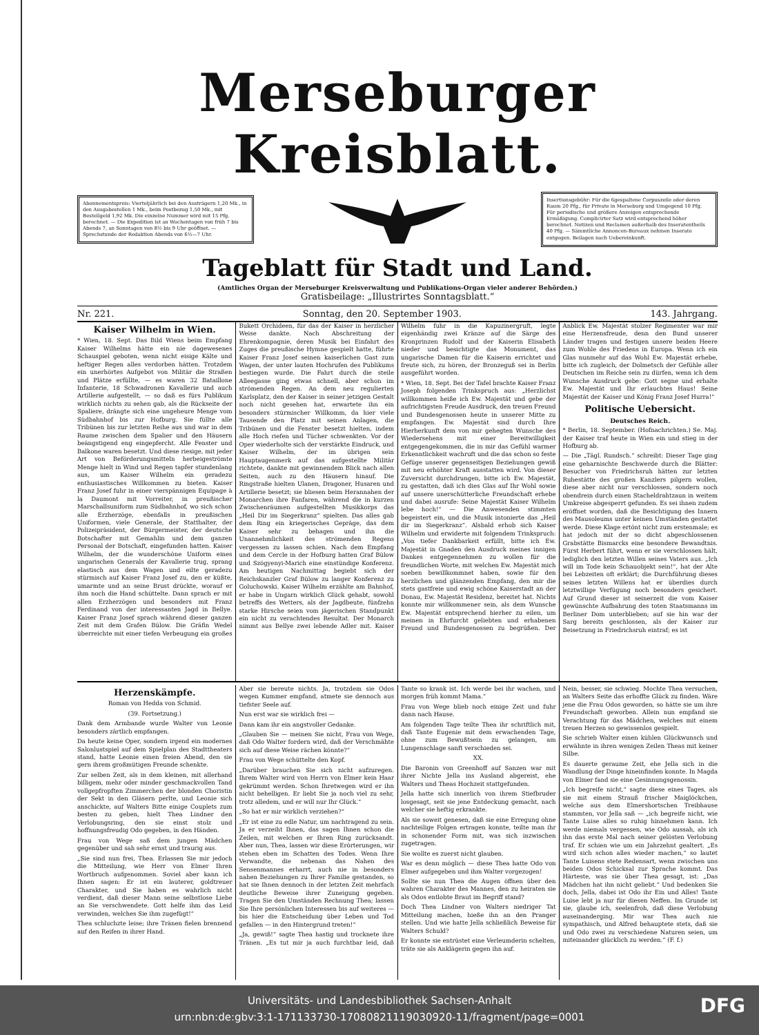Merseburger Kreisblatt.
Abonnementspreis: Vierteljährlich bei den Austrägern 1,20 Mk., in den Ausgabestellen 1 Mk., beim Postbezug 1,50 Mk., mit Bestellgeld 1,92 Mk. Die einzelne Nummer wird mit 15 Pfg. berechnet. — Die Expedition ist an Wochentagen von früh 7 bis Abends 7, an Sonntagen von 8½ bis 9 Uhr geöffnet. — Sprechstunde der Redaktion Abends von 6½—7 Uhr.
Insertionsgebühr: Für die 6gespaltene Corpuszeile oder deren Raum 20 Pfg., für Private in Merseburg und Umgegend 10 Pfg. Für periodische und größere Anzeigen entsprechende Ermäßigung. Complicirter Satz wird entsprechend höher berechnet. Notizen und Reclamen außerhalb des Inseratentheils 40 Pfg. — Sämmtliche Annoncen-Bureaux nehmen Inserate entgegen. Beilagen nach Uebereinkunft.
Tageblatt für Stadt und Land.
(Amtliches Organ der Merseburger Kreisverwaltung und Publikations-Organ vieler anderer Behörden.)
Gratisbeilage: „Illustrirtes Sonntagsblatt.“
Nr. 221. Sonntag, den 20. September 1903. 143. Jahrgang.
Kaiser Wilhelm in Wien.
* Wien, 18. Sept. Das Bild Wiens beim Empfang Kaiser Wilhelms hätte ein nie dagewesenes Schauspiel geboten, wenn nicht eisige Kälte und heftiger Regen alles verdorben hätten. Trotzdem ein unerhörtes Aufgebot von Militär die Straßen und Plätze erfüllte, — es waren 32 Bataillone Infanterie, 18 Schwadronen Kavallerie und auch Artillerie aufgestellt, — so daß es fürs Publikum wirklich nichts zu sehen gab, als die Rückseite der Spaliere, drängte sich eine ungeheure Menge vom Südbahnhof bis zur Hofburg. Sie füllte alle Tribünen bis zur letzten Reihe aus und war in dem Raume zwischen dem Spalier und den Häusern beängstigend eng eingepfercht. Alle Fenster und Balkone waren besetzt. Und diese riesige, mit jeder Art von Beförderungsmitteln herbeigeströmte Menge hielt in Wind und Regen tapfer stundenlang aus, um Kaiser Wilhelm ein geradezu enthusiastisches Willkommen zu bieten. Kaiser Franz Josef fuhr in einer vierspännigen Equipage à la Daumont mit Vorreiter, in preußischer Marschallsuniform zum Südbahnhof, wo sich schon alle Erzherzöge, ebenfalls in preußischen Uniformen, viele Generale, der Statthalter, der Polizeipräsident, der Bürgermeister, der deutsche Botschafter mit Gemahlin und dem ganzen Personal der Botschaft, eingefunden hatten. Kaiser Wilhelm, der die wunderschöne Uniform eines ungarischen Generals der Kavallerie trug, sprang elastisch aus dem Wagen und eilte geradezu stürmisch auf Kaiser Franz Josef zu, den er küßte, umarmte und an seine Brust drückte, worauf er ihm noch die Hand schüttelte. Dann sprach er mit allen Erzherzögen und besonders mit Franz Ferdinand von der interessanten Jagd in Bellye. Kaiser Franz Josef sprach während dieser ganzen Zeit mit dem Grafen Bülow. Die Gräfin Wedel überreichte mit einer tiefen Verbeugung ein großes Bukett Orchideen, für das der Kaiser in herzlicher Weise dankte. Nach Abschreitung der Ehrenkompagnie, deren Musik bei Einfahrt des Zuges die preußische Hymne gespielt hatte, führte Kaiser Franz Josef seinen kaiserlichen Gast zum Wagen, der unter lauten Hochrufen des Publikums bestiegen wurde. Die Fahrt durch die steile Alleegasse ging etwas schnell, aber schon im strömenden Regen. An dem neu regulierten Karlsplatz, den der Kaiser in seiner jetzigen Gestalt noch nicht gesehen hat, erwartete ihn ein besonders stürmischer Willkomm, da hier viele Tausende den Platz mit seinen Anlagen, die Tribünen und die Fenster besetzt hielten, indem alle Hoch riefen und Tücher schwenkten. Vor der Oper wiederholte sich der verstärkte Eindruck, und Kaiser Wilhelm, der im übrigen sein Hauptaugenmerk auf das aufgestellte Militär richtete, dankte mit gewinnendem Blick nach allen Seiten, auch zu den Häusern hinauf. Die Ringstraße hielten Ulanen, Dragoner, Husaren und Artillerie besetzt; sie bliesen beim Herannahen der Monarchen ihre Fanfaren, während die in kurzen Zwischenräumen aufgestellten Musikkorps das „Heil Dir im Siegerkranz“ spielten. Das alles gab dem Ring ein kriegerisches Gepräge, das dem Kaiser sehr zu behagen und ihn die Unannehmlichkeit des strömenden Regens vergessen zu lassen schien. Nach dem Empfang und dem Cercle in der Hofburg hatten Graf Bülow und Szögyenyi-Marich eine einstündige Konferenz. Am heutigen Nachmittag begiebt sich der Reichskanzler Graf Bülow zu langer Konferenz zu Goluchowski. Kaiser Wilhelm erzählte am Bahnhof, er habe in Ungarn wirklich Glück gehabt, sowohl betreffs des Wetters, als der Jagdbeute, fünfzehn starke Hirsche seien vom jägerischen Standpunkt ein nicht zu verachtendes Resultat. Der Monarch nimmt aus Bellye zwei lebende Adler mit. Kaiser Wilhelm fuhr in die Kapuzinergruft, legte eigenhändig zwei Kränze auf die Särge des Kronprinzen Rudolf und der Kaiserin Elisabeth nieder und besichtigte das Monument, das ungarische Damen für die Kaiserin errichtet und freute sich, zu hören, der Bronzeguß sei in Berlin ausgeführt worden.
* Wien, 18. Sept. Bei der Tafel brachte Kaiser Franz Joseph folgenden Trinkspruch aus: „Herzlichst willkommen heiße ich Ew. Majestät und gebe der aufrichtigsten Freude Ausdruck, den treuen Freund und Bundesgenossen heute in unserer Mitte zu empfangen. Ew. Majestät sind durch Ihre Hierherkunft dem von mir gehegten Wunsche des Wiedersehens mit einer Bereitwilligkeit entgegengekommen, die in mir das Gefühl warmer Erkenntlichkeit wachruft und die das schon so feste Gefüge unserer gegenseitigen Beziehungen gewiß mit neu erhöhter Kraft ausstatten wird. Von dieser Zuversicht durchdrungen, bitte ich Ew. Majestät, zu gestatten, daß ich dies Glas auf Ihr Wohl sowie auf unsere unerschütterliche Freundschaft erhebe und dabei ausrufe: Seine Majestät Kaiser Wilhelm lebe hoch!“ — Die Anwesenden stimmten begeistert ein, und die Musik intonierte das „Heil dir im Siegerkranz“. Alsbald erhob sich Kaiser Wilhelm und erwiderte mit folgendem Trinkspruch: „Von tiefer Dankbarkeit erfüllt, bitte ich Ew. Majestät in Gnaden den Ausdruck meines innigen Dankes entgegennehmen zu wollen für die freundlichen Worte, mit welchen Ew. Majestät mich soeben bewillkommnet haben, sowie für den herzlichen und glänzenden Empfang, den mir die stets gastfreie und ewig schöne Kaiserstadt an der Donau, Ew. Majestät Residenz, bereitet hat. Nichts konnte mir willkommener sein, als dem Wunsche Ew. Majestät entsprechend hierher zu eilen, um meinen in Ehrfurcht geliebten und erhabenen Freund und Bundesgenossen zu begrüßen. Der Anblick Ew. Majestät stolzer Regimenter war mir eine Herzensfreude, denn den Bund unserer Länder tragen und festigen unsere beiden Heere zum Wohle des Friedens in Europa. Wenn ich ein Glas nunmehr auf das Wohl Ew. Majestät erhebe, bitte ich zugleich, der Dolmetsch der Gefühle aller Deutschen im Reiche sein zu dürfen, wenn ich dem Wunsche Ausdruck gebe: Gott segne und erhalte Ew. Majestät und Ihr erlauchtes Haus! Seine Majestät der Kaiser und König Franz Josef Hurra!“
Politische Uebersicht.
Deutsches Reich.
* Berlin, 18. September. (Hofnachrichten.) Se. Maj. der Kaiser traf heute in Wien ein und stieg in der Hofburg ab.
— Die „Tägl. Rundsch.“ schreibt: Dieser Tage ging eine geharnischte Beschwerde durch die Blätter: Besucher von Friedrichsruh hätten zur letzten Ruhestätte des großen Kanzlers pilgern wollen, diese aber nicht nur verschlossen, sondern noch obendrein durch einen Stacheldrahtzaun in weitem Umkreise abgesperrt gefunden. Es sei ihnen zudem eröffnet worden, daß die Besichtigung des Innern des Mausoleums unter keinen Umständen gestattet werde. Diese Klage ertönt nicht zum erstenmale; es hat jedoch mit der so dicht abgeschlossenen Grabstätte Bismarcks eine besondere Bewandtnis. Fürst Herbert führt, wenn er sie verschlossen hält, lediglich den letzten Willen seines Vaters aus. „Ich will im Tode kein Schauobjekt sein!“, hat der Alte bei Lebzeiten oft erklärt; die Durchführung dieses seines letzten Willens hat er überdies durch letztwillige Verfügung noch besonders gesichert. Auf Grund dieser ist seinerzeit die vom Kaiser gewünschte Aufbahrung des toten Staatsmanns im Berliner Dom unterblieben; auf sie hin war der Sarg bereits geschlossen, als der Kaiser zur Beisetzung in Friedrichsruh eintraf; es ist
Herzenskämpfe.
Roman von Hedda von Schmid.
(39. Fortsetzung.)
Dank dem Armbande wurde Walter von Leonie besonders zärtlich empfangen.
Da heute keine Oper, sondern irgend ein modernes Salonlustspiel auf dem Spielplan des Stadttheaters stand, hatte Leonie einen freien Abend, den sie gern ihrem großmütigen Freunde schenkte.
Zur selben Zeit, als in dem kleinen, mit allerhand billigem, mehr oder minder geschmackvollen Tand vollgepfropften Zimmerchen der blonden Choristin der Sekt in den Gläsern perlte, und Leonie sich anschickte, auf Walters Bitte einige Couplets zum besten zu geben, hielt Thea Lindner den Verlobungsring, den sie einst stolz und hoffnungsfreudig Odo gegeben, in den Händen.
Frau von Wege saß dem jungen Mädchen gegenüber und sah sehr ernst und traurig aus.
„Sie sind nun frei, Thea. Erlassen Sie mir jedoch die Mitteilung, wie Herr von Elmer Ihren Wortbruch aufgenommen. Soviel aber kann ich Ihnen sagen: Er ist ein lauterer, goldtreuer Charakter, und Sie haben es wahrlich nicht verdient, daß dieser Mann seine selbstlose Liebe an Sie verschwendete. Gott helfe ihm das Leid verwinden, welches Sie ihm zugefügt!“
Thea schluchzte leise; ihre Tränen fielen brennend auf den Reifen in ihrer Hand.
Aber sie bereute nichts. Ja, trotzdem sie Odos wegen Kummer empfand, atmete sie dennoch aus tiefster Seele auf.
Nun erst war sie wirklich frei —
Dann kam ihr ein angstvoller Gedanke.
„Glauben Sie — meinen Sie nicht, Frau von Wege, daß Odo Walter fordern wird, daß der Verschmähte sich auf diese Weise rächen könnte?“
Frau von Wege schüttelte den Kopf.
„Darüber brauchen Sie sich nicht aufzuregen. Ihrem Walter wird von Herrn von Elmer kein Haar gekrümmt werden. Schon Ihretwegen wird er ihn nicht behelligen. Er liebt Sie ja noch viel zu sehr, trotz alledem, und er will nur Ihr Glück.“
„So hat er mir wirklich verziehen?“
„Er ist eine zu edle Natur, um nachtragend zu sein. Ja er verzeiht Ihnen, das sagen Ihnen schon die Zeilen, mit welchen er Ihren Ring zurücksandt. Aber nun, Thea, lassen wir diese Erörterungen, wir stehen eben im Schatten des Todes. Wenn Ihre Verwandte, die nebenan das Nahen des Sensenmannes erharrt, auch nie in besonders nahen Beziehungen zu Ihrer Familie gestanden, so hat sie Ihnen dennoch in der letzten Zeit mehrfach deutliche Beweise ihrer Zuneigung gegeben. Tragen Sie den Umständen Rechnung Thea; lassen Sie Ihre persönlichen Interessen bis auf weiteres — bis hier die Entscheidung über Leben und Tod gefallen — in den Hintergrund treten!“
„Ja, gewiß!“ sagte Thea hastig und trocknete ihre Tränen. „Es tut mir ja auch furchtbar leid, daß Tante so krank ist. Ich werde bei ihr wachen, und morgen früh kommt Mama.“
Frau von Wege blieb noch einige Zeit und fuhr dann nach Hause.
Am folgenden Tage teilte Thea ihr schriftlich mit, daß Tante Eugenie mit dem erwachenden Tage, ohne zum Bewußtsein zu gelangen, am Lungenschlage sanft verschieden sei.
XX.
Die Baronin von Greenhoff auf Sanzen war mit ihrer Nichte Jella ins Ausland abgereist, ehe Walters und Theas Hochzeit stattgefunden.
Jella hatte sich innerlich von ihrem Stiefbruder losgesagt, seit sie jene Entdeckung gemacht, nach welcher sie heftig erkrankte.
Als sie soweit genesen, daß sie eine Erregung ohne nachteilige Folgen ertragen konnte, teilte man ihr in schonender Form mit, was sich inzwischen zugetragen.
Sie wollte es zuerst nicht glauben.
War es denn möglich — diese Thea hatte Odo von Elmer aufgegeben und ihm Walter vorgezogen!
Sollte sie nun Thea die Augen öffnen über den wahren Charakter des Mannes, den zu heiraten sie als Odos entlobte Braut im Begriff stand?
Doch Thea Lindner von Walters niedriger Tat Mitteilung machen, hieße ihn an den Pranger stellen. Und wie hatte Jella schließlich Beweise für Walters Schuld?
Er konnte sie entrüstet eine Verleumderin schelten, träte sie als Anklägerin gegen ihn auf.
Nein, besser, sie schwieg. Mochte Thea versuchen, an Walters Seite das erhoffte Glück zu finden. Wäre jene die Frau Odos geworden, so hätte sie um ihre Freundschaft geworben. Allein nun empfand sie Verachtung für das Mädchen, welches mit einem treuen Herzen so gewissenlos gespielt.
Sie schrieb Walter einen kühlen Glückwunsch und erwähnte in ihren wenigen Zeilen Theas mit keiner Silbe.
Es dauerte geraume Zeit, ehe Jella sich in die Wandlung der Dinge hineinfinden konnte. In Magda von Elmer fand sie eine Gesinnungsgenossin.
„Ich begreife nicht,“ sagte diese eines Tages, als sie mit einem Strauß frischer Maiglöckchen, welche aus dem Elmershortschen Treibhause stammten, vor Jella saß — „ich begreife nicht, wie Tante Luise alles so ruhig hinnehmen kann. Ich werde niemals vergessen, wie Odo aussah, als ich ihn das erste Mal nach seiner gelösten Verlobung traf. Er schien wie um ein Jahrzehnt gealtert. „Es wird sich schon alles wieder machen,“ so lautet Tante Luisens stete Redensart, wenn zwischen uns beiden Odos Schicksal zur Sprache kommt. Das Härteste, was sie über Thea gesagt, ist: „Das Mädchen hat ihn nicht geliebt.“ Und bedenken Sie doch, Jella, dabei ist Odo ihr Ein und Alles! Tante Luise lebt ja nur für diesen Neffen. Im Grunde ist sie, glaube ich, seelenfroh, daß diese Verlobung auseinanderging. Mir war Thea auch nie sympathisch, und Alfred behauptete stets, daß sie und Odo zwei zu verschiedene Naturen seien, um miteinander glücklich zu werden.“ (F. f.)
Universitäts- und Landesbibliothek Sachsen-Anhalt
urn:nbn:de:gbv:3:1-171133730-17080821119030920-11/fragment/page=0001
DFG